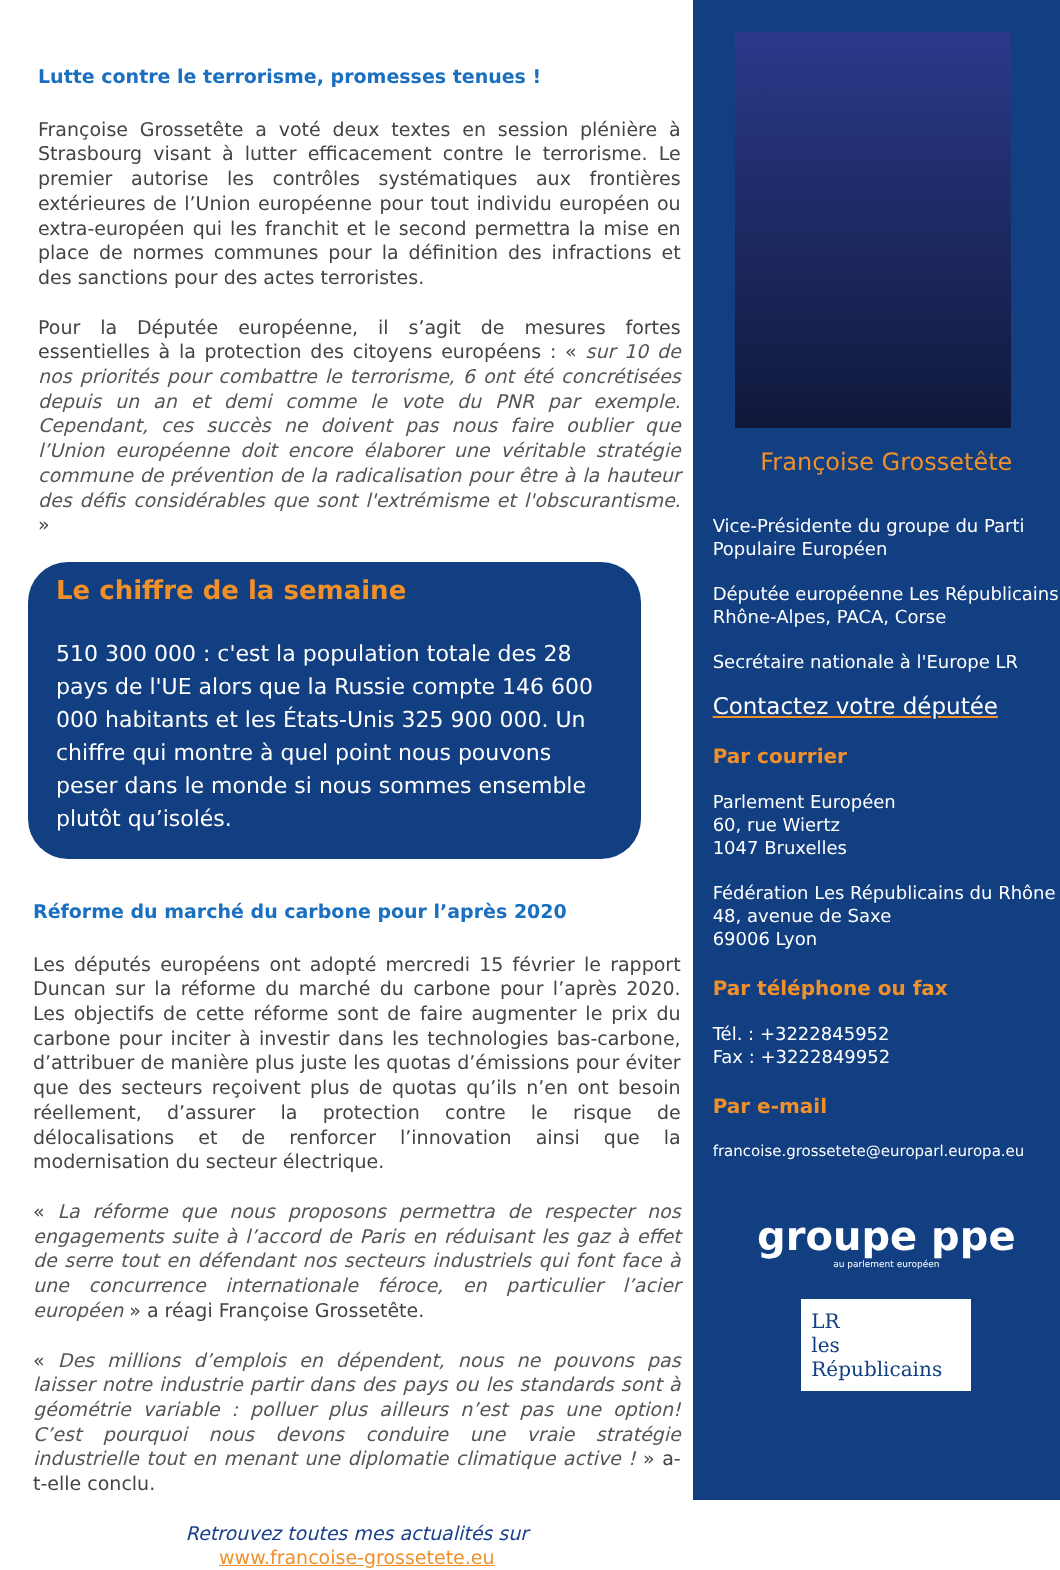Lutte contre le terrorisme, promesses tenues !
Françoise Grossetête a voté deux textes en session plénière à Strasbourg visant à lutter efficacement contre le terrorisme. Le premier autorise les contrôles systématiques aux frontières extérieures de l’Union européenne pour tout individu européen ou extra-européen qui les franchit et le second permettra la mise en place de normes communes pour la définition des infractions et des sanctions pour des actes terroristes.
Pour la Députée européenne, il s’agit de mesures fortes essentielles à la protection des citoyens européens : « sur 10 de nos priorités pour combattre le terrorisme, 6 ont été concrétisées depuis un an et demi comme le vote du PNR par exemple. Cependant, ces succès ne doivent pas nous faire oublier que l’Union européenne doit encore élaborer une véritable stratégie commune de prévention de la radicalisation pour être à la hauteur des défis considérables que sont l'extrémisme et l'obscurantisme. »
Le chiffre de la semaine
510 300 000 : c'est la population totale des 28 pays de l'UE alors que la Russie compte 146 600 000 habitants et les États-Unis 325 900 000. Un chiffre qui montre à quel point nous pouvons peser dans le monde si nous sommes ensemble plutôt qu’isolés.
Réforme du marché du carbone pour l’après 2020
Les députés européens ont adopté mercredi 15 février le rapport Duncan sur la réforme du marché du carbone pour l’après 2020. Les objectifs de cette réforme sont de faire augmenter le prix du carbone pour inciter à investir dans les technologies bas-carbone, d’attribuer de manière plus juste les quotas d’émissions pour éviter que des secteurs reçoivent plus de quotas qu’ils n’en ont besoin réellement, d’assurer la protection contre le risque de délocalisations et de renforcer l’innovation ainsi que la modernisation du secteur électrique.
« La réforme que nous proposons permettra de respecter nos engagements suite à l’accord de Paris en réduisant les gaz à effet de serre tout en défendant nos secteurs industriels qui font face à une concurrence internationale féroce, en particulier l’acier européen » a réagi Françoise Grossetête.
« Des millions d’emplois en dépendent, nous ne pouvons pas laisser notre industrie partir dans des pays ou les standards sont à géométrie variable : polluer plus ailleurs n’est pas une option! C’est pourquoi nous devons conduire une vraie stratégie industrielle tout en menant une diplomatie climatique active ! » a-t-elle conclu.
Retrouvez toutes mes actualités sur
www.francoise-grossetete.eu
Françoise Grossetête
Vice-Présidente du groupe du Parti Populaire Européen
Députée européenne Les Républicains Rhône-Alpes, PACA, Corse
Secrétaire nationale à l'Europe LR
Contactez votre députée
Par courrier
Parlement Européen
60, rue Wiertz
1047 Bruxelles
Fédération Les Républicains du Rhône
48, avenue de Saxe
69006 Lyon
Par téléphone ou fax
Tél. : +3222845952
Fax : +3222849952
Par e-mail
francoise.grossetete@europarl.europa.eu
groupe ppe
au parlement européen
LR
les Républicains